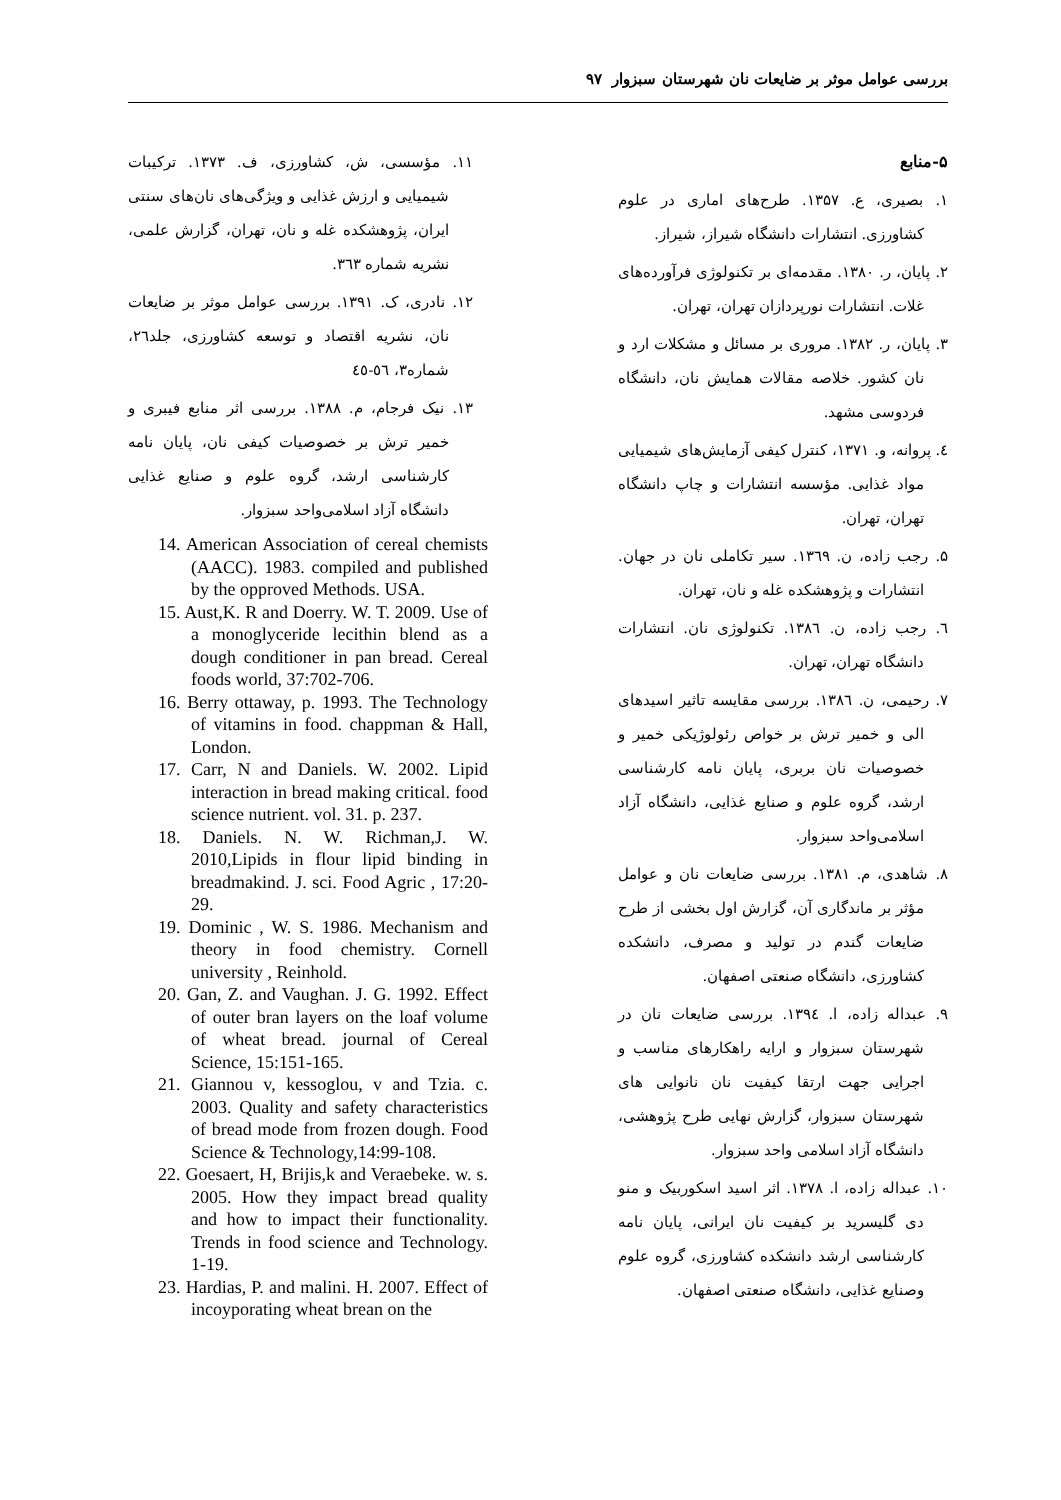بررسی عوامل موثر بر ضایعات نان شهرستان سبزوار ۹۷
۵-منابع
۱. بصیری، ع. ۱۳۵۷. طرح‌های اماری در علوم کشاورزی. انتشارات دانشگاه شیراز، شیراز.
۲. پایان، ر. ۱۳۸۰. مقدمه‌ای بر تکنولوژی فرآورده‌های غلات. انتشارات نورپردازان تهران، تهران.
۳. پایان، ر. ۱۳۸۲. مروری بر مسائل و مشکلات ارد و نان کشور. خلاصه مقالات همایش نان، دانشگاه فردوسی مشهد.
٤. پروانه، و. ۱۳۷۱، کنترل کیفی آزمایش‌های شیمیایی مواد غذایی. مؤسسه انتشارات و چاپ دانشگاه تهران، تهران.
۵. رجب زاده، ن. ۱۳٦۹. سیر تکاملی نان در جهان. انتشارات و پژوهشکده غله و نان، تهران.
٦. رجب زاده، ن. ۱۳۸٦. تکنولوژی نان. انتشارات دانشگاه تهران، تهران.
۷. رحیمی، ن. ۱۳۸٦. بررسی مقایسه تاثیر اسیدهای الی و خمیر ترش بر خواص رئولوژیکی خمیر و خصوصیات نان بربری، پایان نامه کارشناسی ارشد، گروه علوم و صنایع غذایی، دانشگاه آزاد اسلامی‌واحد سبزوار.
۸. شاهدی، م. ۱۳۸۱. بررسی ضایعات نان و عوامل مؤثر بر ماندگاری آن، گزارش اول بخشی از طرح ضایعات گندم در تولید و مصرف، دانشکده کشاورزی، دانشگاه صنعتی اصفهان.
۹. عبداله زاده، ا. ۱۳۹٤. بررسی ضایعات نان در شهرستان سبزوار و ارایه راهکارهای مناسب و اجرایی جهت ارتقا کیفیت نان نانوایی های شهرستان سبزوار، گزارش نهایی طرح پژوهشی، دانشگاه آزاد اسلامی واحد سبزوار.
۱۰. عبداله زاده، ا. ۱۳۷۸. اثر اسید اسکوربیک و منو دی گلیسرید بر کیفیت نان ایرانی، پایان نامه کارشناسی ارشد دانشکده کشاورزی، گروه علوم وصنایع غذایی، دانشگاه صنعتی اصفهان.
۱۱. مؤسسی، ش، کشاورزی، ف. ۱۳۷۳. ترکیبات شیمیایی و ارزش غذایی و ویژگی‌های نان‌های سنتی ایران، پژوهشکده غله و نان، تهران، گزارش علمی، نشریه شماره ۳٦۳.
۱۲. نادری، ک. ۱۳۹۱. بررسی عوامل موثر بر ضایعات نان، نشریه اقتصاد و توسعه کشاورزی، جلد۲٦، شماره۳، ٥٦-٤٥
۱۳. نیک فرجام، م. ۱۳۸۸. بررسی اثر منابع فیبری و خمیر ترش بر خصوصیات کیفی نان، پایان نامه کارشناسی ارشد، گروه علوم و صنایع غذایی دانشگاه آزاد اسلامی‌واحد سبزوار.
14. American Association of cereal chemists (AACC). 1983. compiled and published by the opproved Methods. USA.
15. Aust,K. R and Doerry. W. T. 2009. Use of a monoglyceride lecithin blend as a dough conditioner in pan bread. Cereal foods world, 37:702-706.
16. Berry ottaway, p. 1993. The Technology of vitamins in food. chappman & Hall, London.
17. Carr, N and Daniels. W. 2002. Lipid interaction in bread making critical. food science nutrient. vol. 31. p. 237.
18. Daniels. N. W. Richman,J. W. 2010,Lipids in flour lipid binding in breadmakind. J. sci. Food Agric , 17:20-29.
19. Dominic , W. S. 1986. Mechanism and theory in food chemistry. Cornell university , Reinhold.
20. Gan, Z. and Vaughan. J. G. 1992. Effect of outer bran layers on the loaf volume of wheat bread. journal of Cereal Science, 15:151-165.
21. Giannou v, kessoglou, v and Tzia. c. 2003. Quality and safety characteristics of bread mode from frozen dough. Food Science & Technology,14:99-108.
22. Goesaert, H, Brijis,k and Veraebeke. w. s. 2005. How they impact bread quality and how to impact their functionality. Trends in food science and Technology. 1-19.
23. Hardias, P. and malini. H. 2007. Effect of incoyporating wheat brean on the